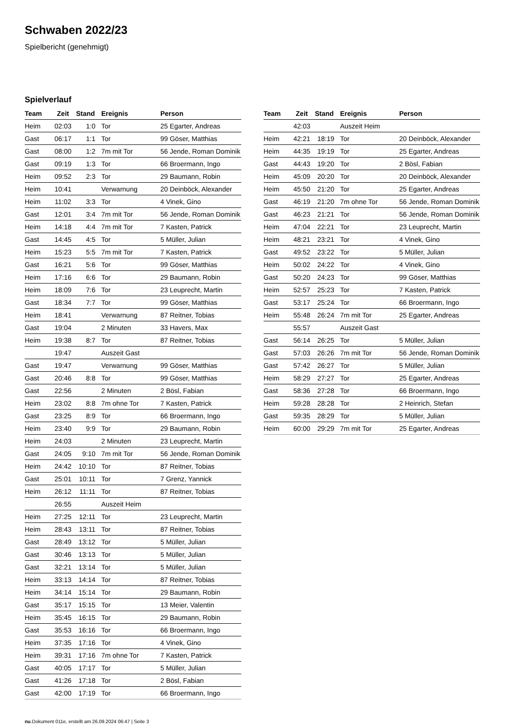Schwaben 2022/23
Spielbericht (genehmigt)
Spielverlauf
| Team | Zeit | Stand | Ereignis | Person |
| --- | --- | --- | --- | --- |
| Heim | 02:03 | 1:0 | Tor | 25 Egarter, Andreas |
| Gast | 06:17 | 1:1 | Tor | 99 Göser, Matthias |
| Gast | 08:00 | 1:2 | 7m mit Tor | 56 Jende, Roman Dominik |
| Gast | 09:19 | 1:3 | Tor | 66 Broermann, Ingo |
| Heim | 09:52 | 2:3 | Tor | 29 Baumann, Robin |
| Heim | 10:41 | | Verwarnung | 20 Deinböck, Alexander |
| Heim | 11:02 | 3:3 | Tor | 4 Vinek, Gino |
| Gast | 12:01 | 3:4 | 7m mit Tor | 56 Jende, Roman Dominik |
| Heim | 14:18 | 4:4 | 7m mit Tor | 7 Kasten, Patrick |
| Gast | 14:45 | 4:5 | Tor | 5 Müller, Julian |
| Heim | 15:23 | 5:5 | 7m mit Tor | 7 Kasten, Patrick |
| Gast | 16:21 | 5:6 | Tor | 99 Göser, Matthias |
| Heim | 17:16 | 6:6 | Tor | 29 Baumann, Robin |
| Heim | 18:09 | 7:6 | Tor | 23 Leuprecht, Martin |
| Gast | 18:34 | 7:7 | Tor | 99 Göser, Matthias |
| Heim | 18:41 | | Verwarnung | 87 Reitner, Tobias |
| Gast | 19:04 | | 2 Minuten | 33 Havers, Max |
| Heim | 19:38 | 8:7 | Tor | 87 Reitner, Tobias |
| | 19:47 | | Auszeit Gast | |
| Gast | 19:47 | | Verwarnung | 99 Göser, Matthias |
| Gast | 20:46 | 8:8 | Tor | 99 Göser, Matthias |
| Gast | 22:56 | | 2 Minuten | 2 Bösl, Fabian |
| Heim | 23:02 | 8:8 | 7m ohne Tor | 7 Kasten, Patrick |
| Gast | 23:25 | 8:9 | Tor | 66 Broermann, Ingo |
| Heim | 23:40 | 9:9 | Tor | 29 Baumann, Robin |
| Heim | 24:03 | | 2 Minuten | 23 Leuprecht, Martin |
| Gast | 24:05 | 9:10 | 7m mit Tor | 56 Jende, Roman Dominik |
| Heim | 24:42 | 10:10 | Tor | 87 Reitner, Tobias |
| Gast | 25:01 | 10:11 | Tor | 7 Grenz, Yannick |
| Heim | 26:12 | 11:11 | Tor | 87 Reitner, Tobias |
| | 26:55 | | Auszeit Heim | |
| Heim | 27:25 | 12:11 | Tor | 23 Leuprecht, Martin |
| Heim | 28:43 | 13:11 | Tor | 87 Reitner, Tobias |
| Gast | 28:49 | 13:12 | Tor | 5 Müller, Julian |
| Gast | 30:46 | 13:13 | Tor | 5 Müller, Julian |
| Gast | 32:21 | 13:14 | Tor | 5 Müller, Julian |
| Heim | 33:13 | 14:14 | Tor | 87 Reitner, Tobias |
| Heim | 34:14 | 15:14 | Tor | 29 Baumann, Robin |
| Gast | 35:17 | 15:15 | Tor | 13 Meier, Valentin |
| Heim | 35:45 | 16:15 | Tor | 29 Baumann, Robin |
| Gast | 35:53 | 16:16 | Tor | 66 Broermann, Ingo |
| Heim | 37:35 | 17:16 | Tor | 4 Vinek, Gino |
| Heim | 39:31 | 17:16 | 7m ohne Tor | 7 Kasten, Patrick |
| Gast | 40:05 | 17:17 | Tor | 5 Müller, Julian |
| Gast | 41:26 | 17:18 | Tor | 2 Bösl, Fabian |
| Gast | 42:00 | 17:19 | Tor | 66 Broermann, Ingo |
| Team | Zeit | Stand | Ereignis | Person |
| --- | --- | --- | --- | --- |
| | 42:03 | | Auszeit Heim | |
| Heim | 42:21 | 18:19 | Tor | 20 Deinböck, Alexander |
| Heim | 44:35 | 19:19 | Tor | 25 Egarter, Andreas |
| Gast | 44:43 | 19:20 | Tor | 2 Bösl, Fabian |
| Heim | 45:09 | 20:20 | Tor | 20 Deinböck, Alexander |
| Heim | 45:50 | 21:20 | Tor | 25 Egarter, Andreas |
| Gast | 46:19 | 21:20 | 7m ohne Tor | 56 Jende, Roman Dominik |
| Gast | 46:23 | 21:21 | Tor | 56 Jende, Roman Dominik |
| Heim | 47:04 | 22:21 | Tor | 23 Leuprecht, Martin |
| Heim | 48:21 | 23:21 | Tor | 4 Vinek, Gino |
| Gast | 49:52 | 23:22 | Tor | 5 Müller, Julian |
| Heim | 50:02 | 24:22 | Tor | 4 Vinek, Gino |
| Gast | 50:20 | 24:23 | Tor | 99 Göser, Matthias |
| Heim | 52:57 | 25:23 | Tor | 7 Kasten, Patrick |
| Gast | 53:17 | 25:24 | Tor | 66 Broermann, Ingo |
| Heim | 55:48 | 26:24 | 7m mit Tor | 25 Egarter, Andreas |
| | 55:57 | | Auszeit Gast | |
| Gast | 56:14 | 26:25 | Tor | 5 Müller, Julian |
| Gast | 57:03 | 26:26 | 7m mit Tor | 56 Jende, Roman Dominik |
| Gast | 57:42 | 26:27 | Tor | 5 Müller, Julian |
| Heim | 58:29 | 27:27 | Tor | 25 Egarter, Andreas |
| Gast | 58:36 | 27:28 | Tor | 66 Broermann, Ingo |
| Heim | 59:28 | 28:28 | Tor | 2 Heinrich, Stefan |
| Gast | 59:35 | 28:29 | Tor | 5 Müller, Julian |
| Heim | 60:00 | 29:29 | 7m mit Tor | 25 Egarter, Andreas |
nu.Dokument 011e, erstellt am 26.09.2024 06:47 | Seite 3